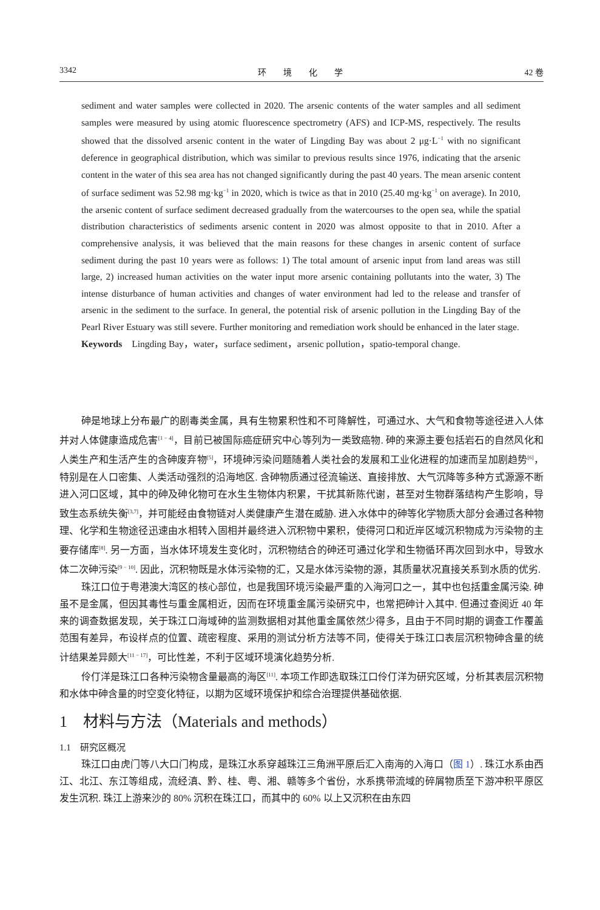3342 环　　境　　化　　学 42 卷
sediment and water samples were collected in 2020. The arsenic contents of the water samples and all sediment samples were measured by using atomic fluorescence spectrometry (AFS) and ICP-MS, respectively. The results showed that the dissolved arsenic content in the water of Lingding Bay was about 2 μg·L<sup>−1</sup> with no significant deference in geographical distribution, which was similar to previous results since 1976, indicating that the arsenic content in the water of this sea area has not changed significantly during the past 40 years. The mean arsenic content of surface sediment was 52.98 mg·kg<sup>−1</sup> in 2020, which is twice as that in 2010 (25.40 mg·kg<sup>−1</sup> on average). In 2010, the arsenic content of surface sediment decreased gradually from the watercourses to the open sea, while the spatial distribution characteristics of sediments arsenic content in 2020 was almost opposite to that in 2010. After a comprehensive analysis, it was believed that the main reasons for these changes in arsenic content of surface sediment during the past 10 years were as follows: 1) The total amount of arsenic input from land areas was still large, 2) increased human activities on the water input more arsenic containing pollutants into the water, 3) The intense disturbance of human activities and changes of water environment had led to the release and transfer of arsenic in the sediment to the surface. In general, the potential risk of arsenic pollution in the Lingding Bay of the Pearl River Estuary was still severe. Further monitoring and remediation work should be enhanced in the later stage.
Keywords　Lingding Bay，water，surface sediment，arsenic pollution，spatio-temporal change.
砷是地球上分布最广的剧毒类金属，具有生物累积性和不可降解性，可通过水、大气和食物等途径进入人体并对人体健康造成危害<sup>[1 − 4]</sup>，目前已被国际癌症研究中心等列为一类致癌物. 砷的来源主要包括岩石的自然风化和人类生产和生活产生的含砷废弃物<sup>[5]</sup>，环境砷污染问题随着人类社会的发展和工业化进程的加速而呈加剧趋势<sup>[6]</sup>，特别是在人口密集、人类活动强烈的沿海地区. 含砷物质通过径流输送、直接排放、大气沉降等多种方式源源不断进入河口区域，其中的砷及砷化物可在水生生物体内积累，干扰其新陈代谢，甚至对生物群落结构产生影响，导致生态系统失衡<sup>[3,7]</sup>，并可能经由食物链对人类健康产生潜在威胁. 进入水体中的砷等化学物质大部分会通过各种物理、化学和生物途径迅速由水相转入固相并最终进入沉积物中累积，使得河口和近岸区域沉积物成为污染物的主要存储库<sup>[8]</sup>. 另一方面，当水体环境发生变化时，沉积物结合的砷还可通过化学和生物循环再次回到水中，导致水体二次砷污染<sup>[9 − 10]</sup>. 因此，沉积物既是水体污染物的汇，又是水体污染物的源，其质量状况直接关系到水质的优劣.
珠江口位于粤港澳大湾区的核心部位，也是我国环境污染最严重的入海河口之一，其中也包括重金属污染. 砷虽不是金属，但因其毒性与重金属相近，因而在环境重金属污染研究中，也常把砷计入其中. 但通过查阅近 40 年来的调查数据发现，关于珠江口海域砷的监测数据相对其他重金属依然少得多，且由于不同时期的调查工作覆盖范围有差异，布设样点的位置、疏密程度、采用的测试分析方法等不同，使得关于珠江口表层沉积物砷含量的统计结果差异颇大<sup>[11 − 17]</sup>，可比性差，不利于区域环境演化趋势分析.
伶仃洋是珠江口各种污染物含量最高的海区<sup>[11]</sup>. 本项工作即选取珠江口伶仃洋为研究区域，分析其表层沉积物和水体中砷含量的时空变化特征，以期为区域环境保护和综合治理提供基础依据.
1　材料与方法（Materials and methods）
1.1　研究区概况
珠江口由虎门等八大口门构成，是珠江水系穿越珠江三角洲平原后汇入南海的入海口（图 1）. 珠江水系由西江、北江、东江等组成，流经滇、黔、桂、粤、湘、赣等多个省份，水系携带流域的碎屑物质至下游冲积平原区发生沉积. 珠江上游来沙的 80% 沉积在珠江口，而其中的 60% 以上又沉积在由东四